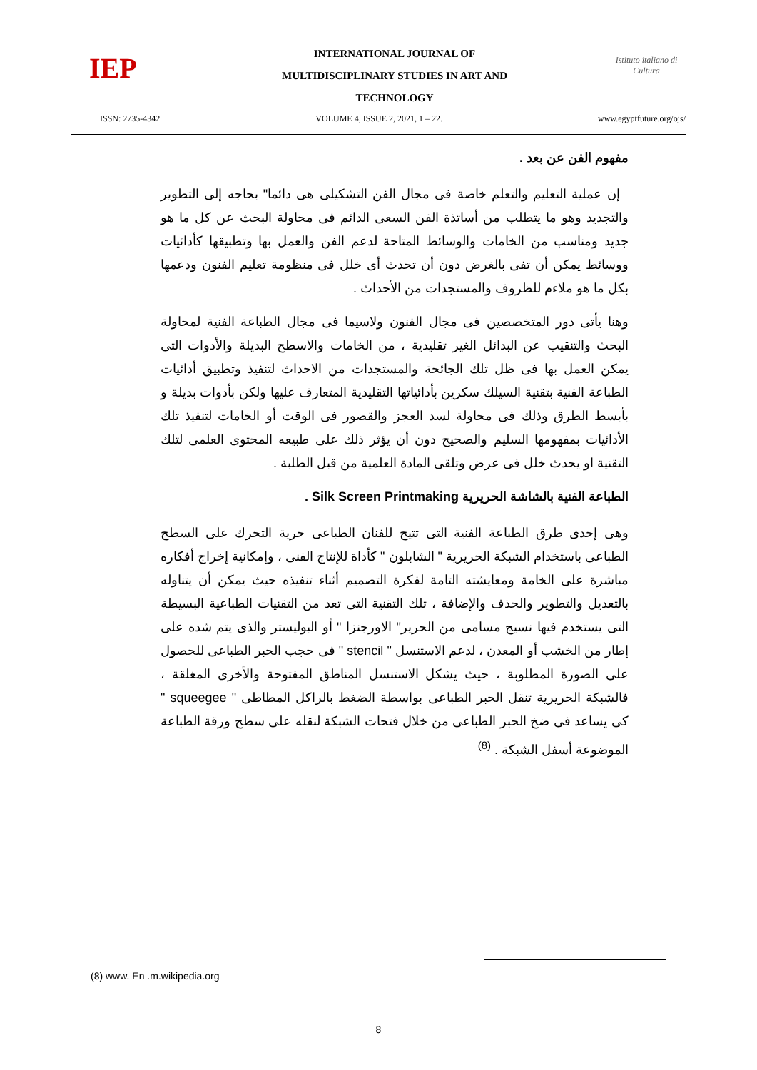IEP
INTERNATIONAL JOURNAL OF
MULTIDISCIPLINARY STUDIES IN ART AND
TECHNOLOGY
Istituto italiano di Cultura
ISSN: 2735-4342 VOLUME 4, ISSUE 2, 2021, 1 – 22. www.egyptfuture.org/ojs/
مفهوم الفن عن بعد .
إن عملية التعليم والتعلم خاصة فى مجال الفن التشكيلى هى دائما" بحاجه إلى التطوير والتجديد وهو ما يتطلب من أساتذة الفن السعى الدائم فى محاولة البحث عن كل ما هو جديد ومناسب من الخامات والوسائط المتاحة لدعم الفن والعمل بها وتطبيقها كأدائيات ووسائط يمكن أن تفى بالغرض دون أن تحدث أى خلل فى منظومة تعليم الفنون ودعمها بكل ما هو ملاءم للظروف والمستجدات من الأحداث .
وهنا يأتى دور المتخصصين فى مجال الفنون ولاسيما فى مجال الطباعة الفنية لمحاولة البحث والتنقيب عن البدائل الغير تقليدية ، من الخامات والاسطح البديلة والأدوات التى يمكن العمل بها فى ظل تلك الجائحة والمستجدات من الاحداث لتنفيذ وتطبيق أدائيات الطباعة الفنية بتقنية السيلك سكرين بأدائياتها التقليدية المتعارف عليها ولكن بأدوات بديلة و بأبسط الطرق وذلك فى محاولة لسد العجز والقصور فى الوقت أو الخامات لتنفيذ تلك الأدائيات بمفهومها السليم والصحيح دون أن يؤثر ذلك على طبيعه المحتوى العلمى لتلك التقنية او يحدث خلل فى عرض وتلقى المادة العلمية من قبل الطلبة .
الطباعة الفنية بالشاشة الحريرية Silk Screen Printmaking .
وهى إحدى طرق الطباعة الفنية التى تتيح للفنان الطباعى حرية التحرك على السطح الطباعى باستخدام الشبكة الحريرية " الشابلون " كأداة للإنتاج الفنى ، وإمكانية إخراج أفكاره مباشرة على الخامة ومعايشته التامة لفكرة التصميم أثناء تنفيذه حيث يمكن أن يتناوله بالتعديل والتطوير والحذف والإضافة ، تلك التقنية التى تعد من التقنيات الطباعية البسيطة التى يستخدم فيها نسيج مسامى من الحرير" الاورجنزا " أو البوليستر والذى يتم شده على إطار من الخشب أو المعدن ، لدعم الاستنسل " stencil " فى حجب الحبر الطباعى للحصول على الصورة المطلوبة ، حيث يشكل الاستنسل المناطق المفتوحة والأخرى المغلقة ، فالشبكة الحريرية تنقل الحبر الطباعى بواسطة الضغط بالراكل المطاطى " squeegee " كى يساعد فى ضخ الحبر الطباعى من خلال فتحات الشبكة لنقله على سطح ورقة الطباعة الموضوعة أسفل الشبكة . <sup>(8)</sup>
(8) www. En .m.wikipedia.org
8